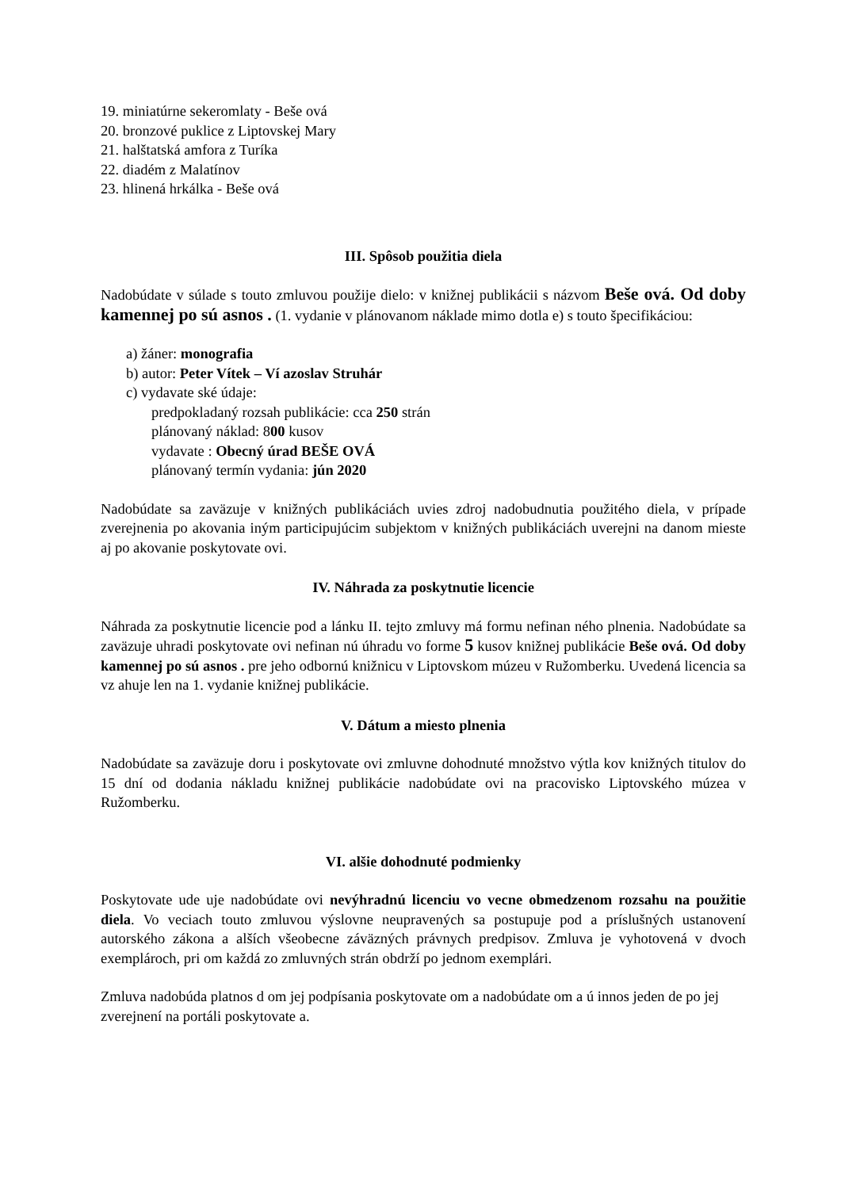19. miniatúrne sekeromlaty - Beše ová
20. bronzové puklice z Liptovskej Mary
21. halštatská amfora z Turíka
22. diadém z Malatínov
23. hlinená hrkálka - Beše ová
III. Spôsob použitia diela
Nadobúdate v súlade s touto zmluvou použije dielo: v knižnej publikácii s názvom Beše ová. Od doby kamennej po sú asnos . (1. vydanie v plánovanom náklade mimo dotla e) s touto špecifikáciou:
a) žáner: monografia
b) autor: Peter Vítek – Ví azoslav Struhár
c) vydavate ské údaje:
predpokladaný rozsah publikácie: cca 250 strán
plánovaný náklad: 800 kusov
vydavate : Obecný úrad BEŠE OVÁ
plánovaný termín vydania: jún 2020
Nadobúdate sa zaväzuje v knižných publikáciách uvies zdroj nadobudnutia použitého diela, v prípade zverejnenia po akovania iným participujúcim subjektom v knižných publikáciách uverejni na danom mieste aj po akovanie poskytovate ovi.
IV. Náhrada za poskytnutie licencie
Náhrada za poskytnutie licencie pod a lánku II. tejto zmluvy má formu nefinan ného plnenia. Nadobúdate sa zaväzuje uhradi poskytovate ovi nefinan nú úhradu vo forme 5 kusov knižnej publikácie Beše ová. Od doby kamennej po sú asnos . pre jeho odbornú knižnicu v Liptovskom múzeu v Ružomberku. Uvedená licencia sa vz ahuje len na 1. vydanie knižnej publikácie.
V. Dátum a miesto plnenia
Nadobúdate sa zaväzuje doru i poskytovate ovi zmluvne dohodnuté množstvo výtla kov knižných titulov do 15 dní od dodania nákladu knižnej publikácie nadobúdate ovi na pracovisko Liptovského múzea v Ružomberku.
VI. alšie dohodnuté podmienky
Poskytovate ude uje nadobúdate ovi nevýhradnú licenciu vo vecne obmedzenom rozsahu na použitie diela. Vo veciach touto zmluvou výslovne neupravených sa postupuje pod a príslušných ustanovení autorského zákona a alších všeobecne záväzných právnych predpisov. Zmluva je vyhotovená v dvoch exemplároch, pri om každá zo zmluvných strán obdrží po jednom exemplári.
Zmluva nadobúda platnos d om jej podpísania poskytovate om a nadobúdate om a ú innos jeden de po jej zverejnení na portáli poskytovate a.